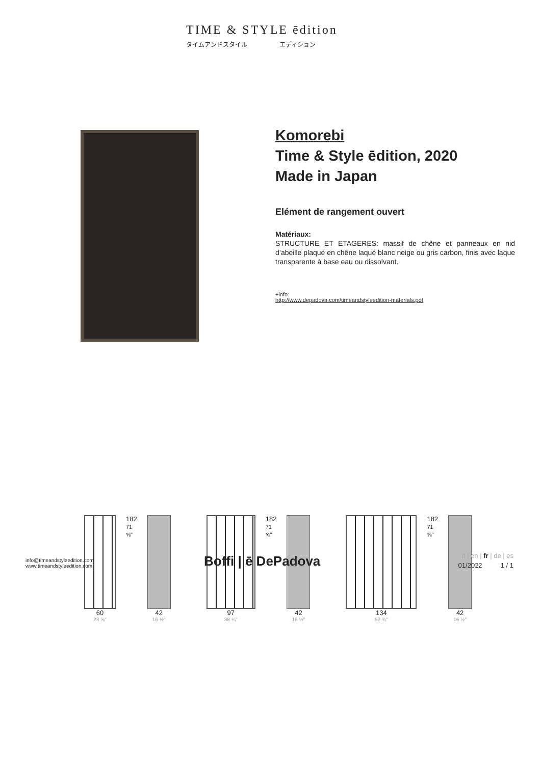TIME & STYLE ēdition
タイムアンドスタイル エディション
Komorebi
Time & Style ēdition, 2020
Made in Japan
Elément de rangement ouvert
Matériaux:
STRUCTURE ET ETAGERES: massif de chêne et panneaux en nid d’abeille plaqué en chêne laqué blanc neige ou gris carbon, finis avec laque transparente à base eau ou dissolvant.
+info:
http://www.depadova.com/timeandstyleedition-materials.pdf
60
23 ⅝"
182 71 ⅝"
42
16 ½"
97
38 ¼"
182 71 ⅝"
42
16 ½"
134
52 ¾"
182 71 ⅝"
42
16 ½"
info@timeandstyleedition.com
www.timeandstyleedition.com
Boffi | ē DePadova
it | en | fr | de | es
01/2022 1 / 1